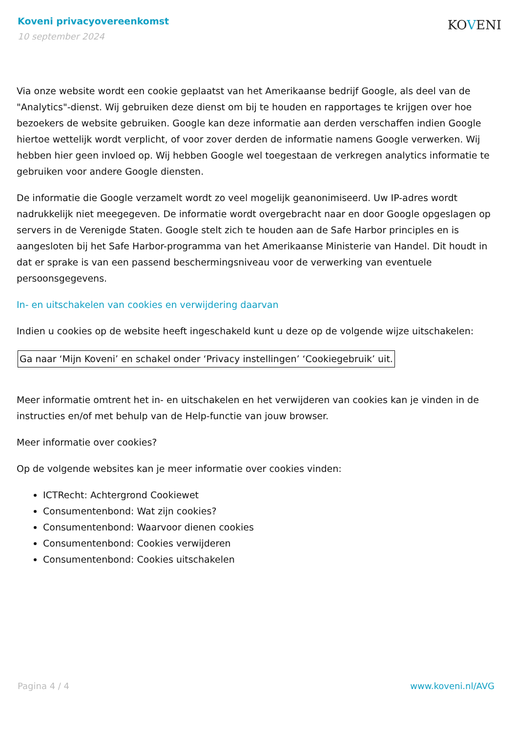Koveni privacyovereenkomst
10 september 2024
KOVENI
Via onze website wordt een cookie geplaatst van het Amerikaanse bedrijf Google, als deel van de "Analytics"-dienst. Wij gebruiken deze dienst om bij te houden en rapportages te krijgen over hoe bezoekers de website gebruiken. Google kan deze informatie aan derden verschaffen indien Google hiertoe wettelijk wordt verplicht, of voor zover derden de informatie namens Google verwerken. Wij hebben hier geen invloed op. Wij hebben Google wel toegestaan de verkregen analytics informatie te gebruiken voor andere Google diensten.
De informatie die Google verzamelt wordt zo veel mogelijk geanonimiseerd. Uw IP-adres wordt nadrukkelijk niet meegegeven. De informatie wordt overgebracht naar en door Google opgeslagen op servers in de Verenigde Staten. Google stelt zich te houden aan de Safe Harbor principles en is aangesloten bij het Safe Harbor-programma van het Amerikaanse Ministerie van Handel. Dit houdt in dat er sprake is van een passend beschermingsniveau voor de verwerking van eventuele persoonsgegevens.
In- en uitschakelen van cookies en verwijdering daarvan
Indien u cookies op de website heeft ingeschakeld kunt u deze op de volgende wijze uitschakelen:
Ga naar ‘Mijn Koveni’ en schakel onder ‘Privacy instellingen’ ‘Cookiegebruik’ uit.
Meer informatie omtrent het in- en uitschakelen en het verwijderen van cookies kan je vinden in de instructies en/of met behulp van de Help-functie van jouw browser.
Meer informatie over cookies?
Op de volgende websites kan je meer informatie over cookies vinden:
ICTRecht: Achtergrond Cookiewet
Consumentenbond: Wat zijn cookies?
Consumentenbond: Waarvoor dienen cookies
Consumentenbond: Cookies verwijderen
Consumentenbond: Cookies uitschakelen
Pagina 4 / 4 www.koveni.nl/AVG